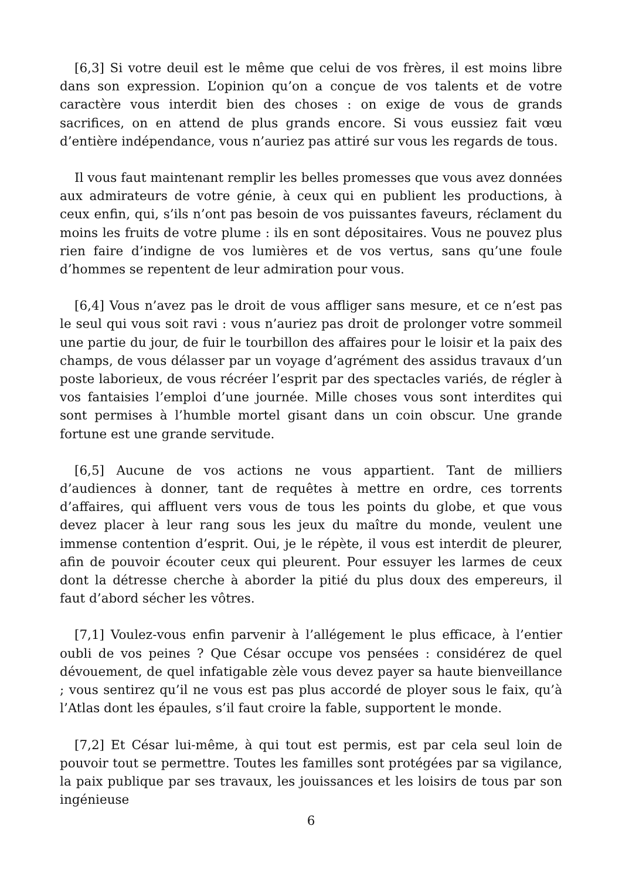[6,3] Si votre deuil est le même que celui de vos frères, il est moins libre dans son expression. L’opinion qu’on a conçue de vos talents et de votre caractère vous interdit bien des choses : on exige de vous de grands sacrifices, on en attend de plus grands encore. Si vous eussiez fait vœu d’entière indépendance, vous n’auriez pas attiré sur vous les regards de tous.
Il vous faut maintenant remplir les belles promesses que vous avez données aux admirateurs de votre génie, à ceux qui en publient les productions, à ceux enfin, qui, s’ils n’ont pas besoin de vos puissantes faveurs, réclament du moins les fruits de votre plume : ils en sont dépositaires. Vous ne pouvez plus rien faire d’indigne de vos lumières et de vos vertus, sans qu’une foule d’hommes se repentent de leur admiration pour vous.
[6,4] Vous n’avez pas le droit de vous affliger sans mesure, et ce n’est pas le seul qui vous soit ravi : vous n’auriez pas droit de prolonger votre sommeil une partie du jour, de fuir le tourbillon des affaires pour le loisir et la paix des champs, de vous délasser par un voyage d’agrément des assidus travaux d’un poste laborieux, de vous récréer l’esprit par des spectacles variés, de régler à vos fantaisies l’emploi d’une journée. Mille choses vous sont interdites qui sont permises à l’humble mortel gisant dans un coin obscur. Une grande fortune est une grande servitude.
[6,5] Aucune de vos actions ne vous appartient. Tant de milliers d’audiences à donner, tant de requêtes à mettre en ordre, ces torrents d’affaires, qui affluent vers vous de tous les points du globe, et que vous devez placer à leur rang sous les jeux du maître du monde, veulent une immense contention d’esprit. Oui, je le répète, il vous est interdit de pleurer, afin de pouvoir écouter ceux qui pleurent. Pour essuyer les larmes de ceux dont la détresse cherche à aborder la pitié du plus doux des empereurs, il faut d’abord sécher les vôtres.
[7,1] Voulez-vous enfin parvenir à l’allégement le plus efficace, à l’entier oubli de vos peines ? Que César occupe vos pensées : considérez de quel dévouement, de quel infatigable zèle vous devez payer sa haute bienveillance ; vous sentirez qu’il ne vous est pas plus accordé de ployer sous le faix, qu’à l’Atlas dont les épaules, s’il faut croire la fable, supportent le monde.
[7,2] Et César lui-même, à qui tout est permis, est par cela seul loin de pouvoir tout se permettre. Toutes les familles sont protégées par sa vigilance, la paix publique par ses travaux, les jouissances et les loisirs de tous par son ingénieuse
6